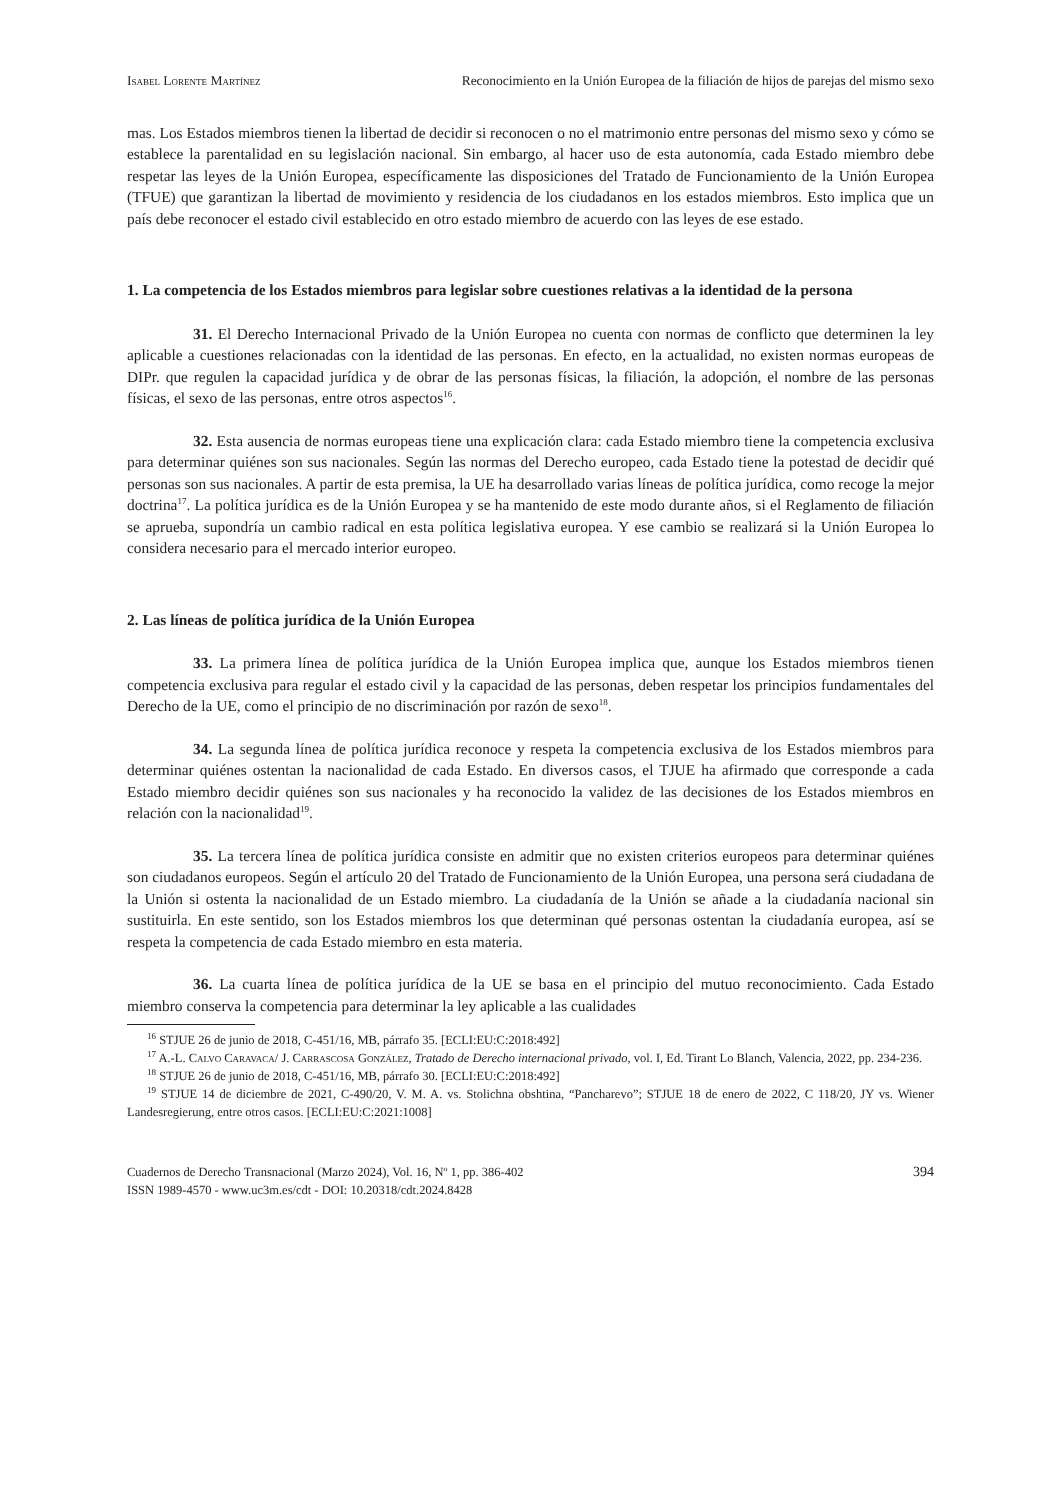Isabel Lorente Martínez Reconocimiento en la Unión Europea de la filiación de hijos de parejas del mismo sexo
mas. Los Estados miembros tienen la libertad de decidir si reconocen o no el matrimonio entre personas del mismo sexo y cómo se establece la parentalidad en su legislación nacional. Sin embargo, al hacer uso de esta autonomía, cada Estado miembro debe respetar las leyes de la Unión Europea, específicamente las disposiciones del Tratado de Funcionamiento de la Unión Europea (TFUE) que garantizan la libertad de movimiento y residencia de los ciudadanos en los estados miembros. Esto implica que un país debe reconocer el estado civil establecido en otro estado miembro de acuerdo con las leyes de ese estado.
1. La competencia de los Estados miembros para legislar sobre cuestiones relativas a la identidad de la persona
31. El Derecho Internacional Privado de la Unión Europea no cuenta con normas de conflicto que determinen la ley aplicable a cuestiones relacionadas con la identidad de las personas. En efecto, en la actualidad, no existen normas europeas de DIPr. que regulen la capacidad jurídica y de obrar de las personas físicas, la filiación, la adopción, el nombre de las personas físicas, el sexo de las personas, entre otros aspectos<sup>16</sup>.
32. Esta ausencia de normas europeas tiene una explicación clara: cada Estado miembro tiene la competencia exclusiva para determinar quiénes son sus nacionales. Según las normas del Derecho europeo, cada Estado tiene la potestad de decidir qué personas son sus nacionales. A partir de esta premisa, la UE ha desarrollado varias líneas de política jurídica, como recoge la mejor doctrina<sup>17</sup>. La política jurídica es de la Unión Europea y se ha mantenido de este modo durante años, si el Reglamento de filiación se aprueba, supondría un cambio radical en esta política legislativa europea. Y ese cambio se realizará si la Unión Europea lo considera necesario para el mercado interior europeo.
2. Las líneas de política jurídica de la Unión Europea
33. La primera línea de política jurídica de la Unión Europea implica que, aunque los Estados miembros tienen competencia exclusiva para regular el estado civil y la capacidad de las personas, deben respetar los principios fundamentales del Derecho de la UE, como el principio de no discriminación por razón de sexo<sup>18</sup>.
34. La segunda línea de política jurídica reconoce y respeta la competencia exclusiva de los Estados miembros para determinar quiénes ostentan la nacionalidad de cada Estado. En diversos casos, el TJUE ha afirmado que corresponde a cada Estado miembro decidir quiénes son sus nacionales y ha reconocido la validez de las decisiones de los Estados miembros en relación con la nacionalidad<sup>19</sup>.
35. La tercera línea de política jurídica consiste en admitir que no existen criterios europeos para determinar quiénes son ciudadanos europeos. Según el artículo 20 del Tratado de Funcionamiento de la Unión Europea, una persona será ciudadana de la Unión si ostenta la nacionalidad de un Estado miembro. La ciudadanía de la Unión se añade a la ciudadanía nacional sin sustituirla. En este sentido, son los Estados miembros los que determinan qué personas ostentan la ciudadanía europea, así se respeta la competencia de cada Estado miembro en esta materia.
36. La cuarta línea de política jurídica de la UE se basa en el principio del mutuo reconocimiento. Cada Estado miembro conserva la competencia para determinar la ley aplicable a las cualidades
<sup>16</sup> STJUE 26 de junio de 2018, C-451/16, MB, párrafo 35. [ECLI:EU:C:2018:492]
<sup>17</sup> A.-L. Calvo Caravaca/ J. Carrascosa González, Tratado de Derecho internacional privado, vol. I, Ed. Tirant Lo Blanch, Valencia, 2022, pp. 234-236.
<sup>18</sup> STJUE 26 de junio de 2018, C-451/16, MB, párrafo 30. [ECLI:EU:C:2018:492]
<sup>19</sup> STJUE 14 de diciembre de 2021, C-490/20, V. M. A. vs. Stolichna obshtina, “Pancharevo”; STJUE 18 de enero de 2022, C 118/20, JY vs. Wiener Landesregierung, entre otros casos. [ECLI:EU:C:2021:1008]
Cuadernos de Derecho Transnacional (Marzo 2024), Vol. 16, Nº 1, pp. 386-402
ISSN 1989-4570 - www.uc3m.es/cdt - DOI: 10.20318/cdt.2024.8428
394